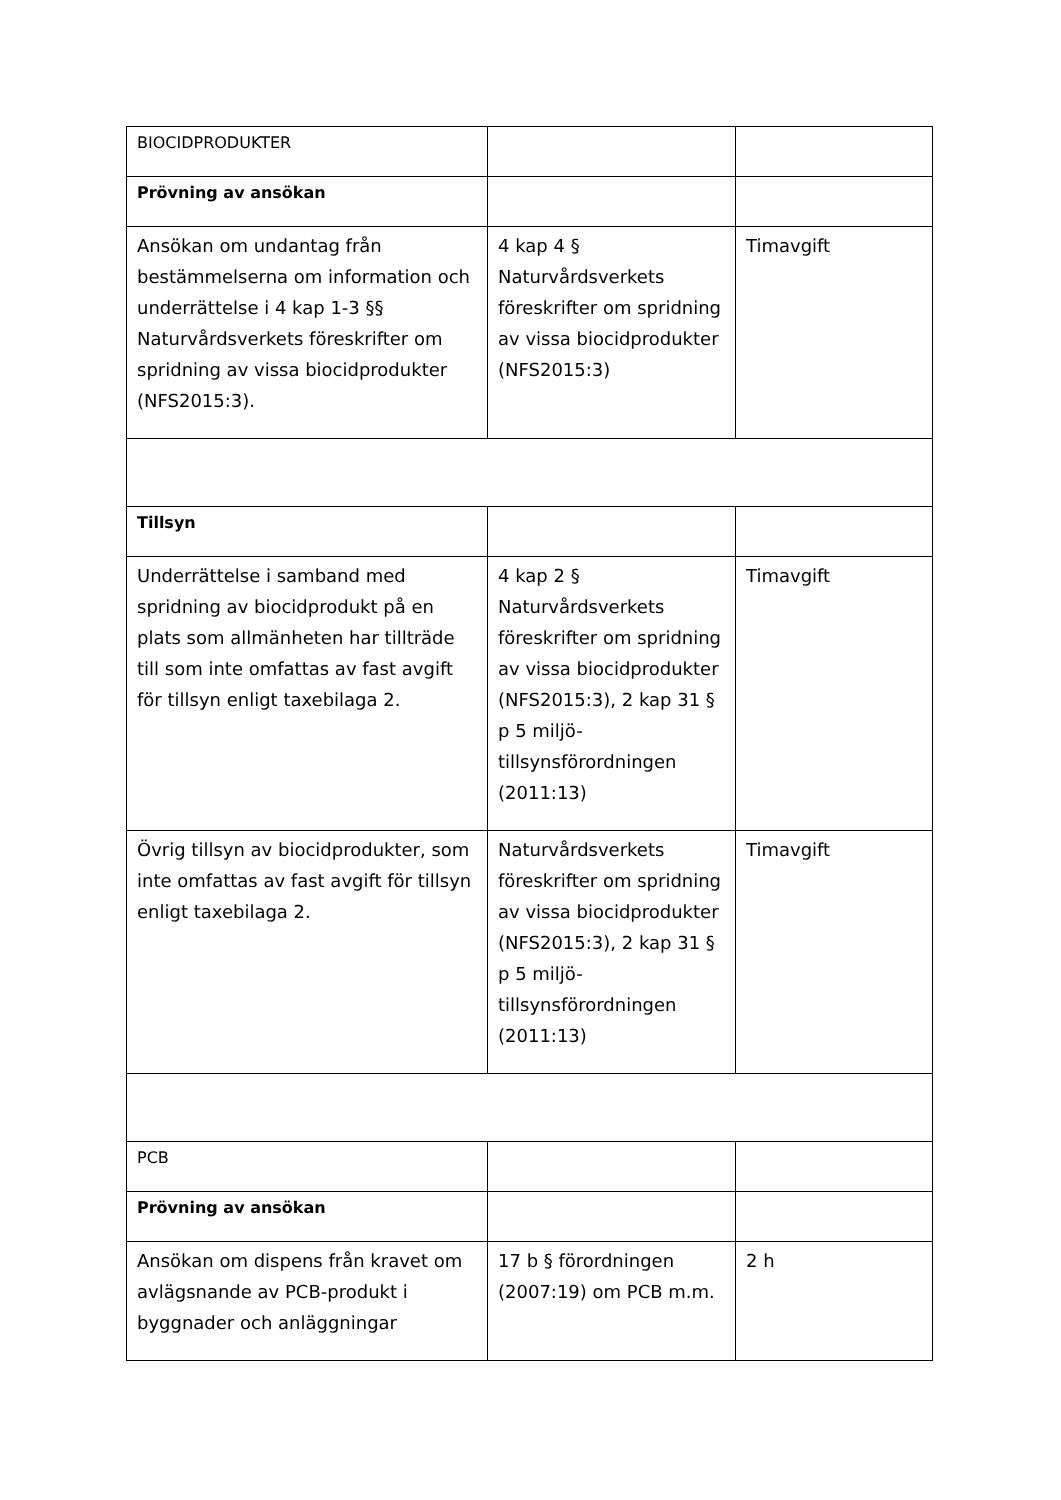| BIOCIDPRODUKTER | | |
| Prövning av ansökan | | |
| Ansökan om undantag från bestämmelserna om information och underrättelse i 4 kap 1-3 §§ Naturvårdsverkets föreskrifter om spridning av vissa biocidprodukter (NFS2015:3). | 4 kap 4 § Naturvårdsverkets föreskrifter om spridning av vissa biocidprodukter (NFS2015:3) | Timavgift |
| Tillsyn | | |
| Underrättelse i samband med spridning av biocidprodukt på en plats som allmänheten har tillträde till som inte omfattas av fast avgift för tillsyn enligt taxebilaga 2. | 4 kap 2 § Naturvårdsverkets föreskrifter om spridning av vissa biocidprodukter (NFS2015:3), 2 kap 31 § p 5 miljö-tillsynsförordningen (2011:13) | Timavgift |
| Övrig tillsyn av biocidprodukter, som inte omfattas av fast avgift för tillsyn enligt taxebilaga 2. | Naturvårdsverkets föreskrifter om spridning av vissa biocidprodukter (NFS2015:3), 2 kap 31 § p 5 miljö-tillsynsförordningen (2011:13) | Timavgift |
| PCB | | |
| Prövning av ansökan | | |
| Ansökan om dispens från kravet om avlägsnande av PCB-produkt i byggnader och anläggningar | 17 b § förordningen (2007:19) om PCB m.m. | 2 h |